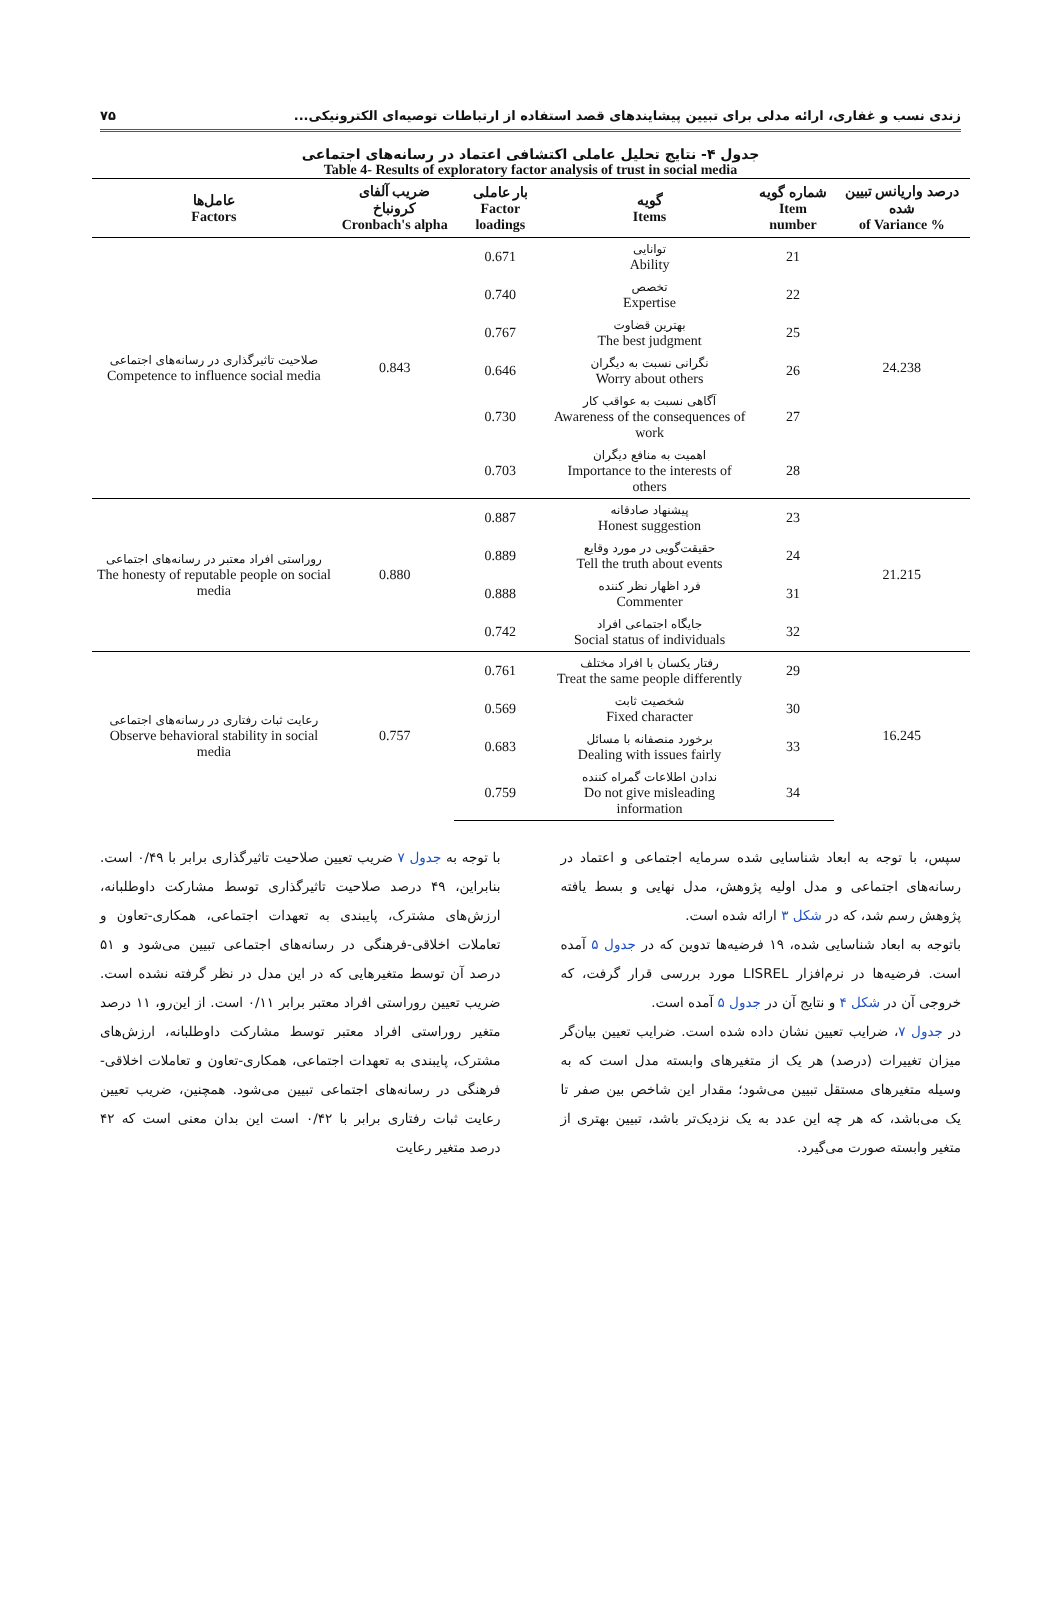زندی نسب و غفاری، ارائه مدلی برای تبیین پیشایندهای قصد استفاده از ارتباطات توصیه‌ای الکترونیکی... ۷۵
جدول ۴- نتایج تحلیل عاملی اکتشافی اعتماد در رسانه‌های اجتماعی
Table 4- Results of exploratory factor analysis of trust in social media
| درصد واریانس تبیین شده % of Variance | شماره گویه Item number | گویه Items | بار عاملی Factor loadings | ضریب آلفای کرونباخ Cronbach's alpha | عامل‌ها Factors |
| --- | --- | --- | --- | --- | --- |
| 24.238 | 21 | توانایی Ability | 0.671 | 0.843 | صلاحیت تاثیرگذاری در رسانه‌های اجتماعی Competence to influence social media |
| | 22 | تخصص Expertise | 0.740 | | |
| | 25 | بهترین قضاوت The best judgment | 0.767 | | |
| | 26 | نگرانی نسبت به دیگران Worry about others | 0.646 | | |
| | 27 | آگاهی نسبت به عواقب کار Awareness of the consequences of work | 0.730 | | |
| | 28 | اهمیت به منافع دیگران Importance to the interests of others | 0.703 | | |
| 21.215 | 23 | پیشنهاد صادقانه Honest suggestion | 0.887 | 0.880 | روراستی افراد معتبر در رسانه‌های اجتماعی The honesty of reputable people on social media |
| | 24 | حقیقت‌گویی در مورد وقایع Tell the truth about events | 0.889 | | |
| | 31 | فرد اظهار نظر کننده Commenter | 0.888 | | |
| | 32 | جایگاه اجتماعی افراد Social status of individuals | 0.742 | | |
| 16.245 | 29 | رفتار یکسان با افراد مختلف Treat the same people differently | 0.761 | 0.757 | رعایت ثبات رفتاری در رسانه‌های اجتماعی Observe behavioral stability in social media |
| | 30 | شخصیت ثابت Fixed character | 0.569 | | |
| | 33 | برخورد منصفانه با مسائل Dealing with issues fairly | 0.683 | | |
| | 34 | ندادن اطلاعات گمراه کننده Do not give misleading information | 0.759 | | |
سپس، با توجه به ابعاد شناسایی شده سرمایه اجتماعی و اعتماد در رسانه‌های اجتماعی و مدل اولیه پژوهش، مدل نهایی و بسط یافته پژوهش رسم شد، که در شکل ۳ ارائه شده است.
باتوجه به ابعاد شناسایی شده، ۱۹ فرضیه‌ها تدوین که در جدول ۵ آمده است. فرضیه‌ها در نرم‌افزار LISREL مورد بررسی قرار گرفت، که خروجی آن در شکل ۴ و نتایج آن در جدول ۵ آمده است.
در جدول ۷، ضرایب تعیین نشان داده شده است. ضرایب تعیین بیان‌گر میزان تغییرات (درصد) هر یک از متغیرهای وابسته مدل است که به وسیله متغیرهای مستقل تبیین می‌شود؛ مقدار این شاخص بین صفر تا یک می‌باشد، که هر چه این عدد به یک نزدیک‌تر باشد، تبیین بهتری از متغیر وابسته صورت می‌گیرد.
با توجه به جدول ۷ ضریب تعیین صلاحیت تاثیرگذاری برابر با ۰/۴۹ است. بنابراین، ۴۹ درصد صلاحیت تاثیرگذاری توسط مشارکت داوطلبانه، ارزش‌های مشترک، پایبندی به تعهدات اجتماعی، همکاری-تعاون و تعاملات اخلاقی-فرهنگی در رسانه‌های اجتماعی تبیین می‌شود و ۵۱ درصد آن توسط متغیرهایی که در این مدل در نظر گرفته نشده است. ضریب تعیین روراستی افراد معتبر برابر ۰/۱۱ است. از این‌رو، ۱۱ درصد متغیر روراستی افراد معتبر توسط مشارکت داوطلبانه، ارزش‌های مشترک، پایبندی به تعهدات اجتماعی، همکاری-تعاون و تعاملات اخلاقی-فرهنگی در رسانه‌های اجتماعی تبیین می‌شود. همچنین، ضریب تعیین رعایت ثبات رفتاری برابر با ۰/۴۲ است این بدان معنی است که ۴۲ درصد متغیر رعایت